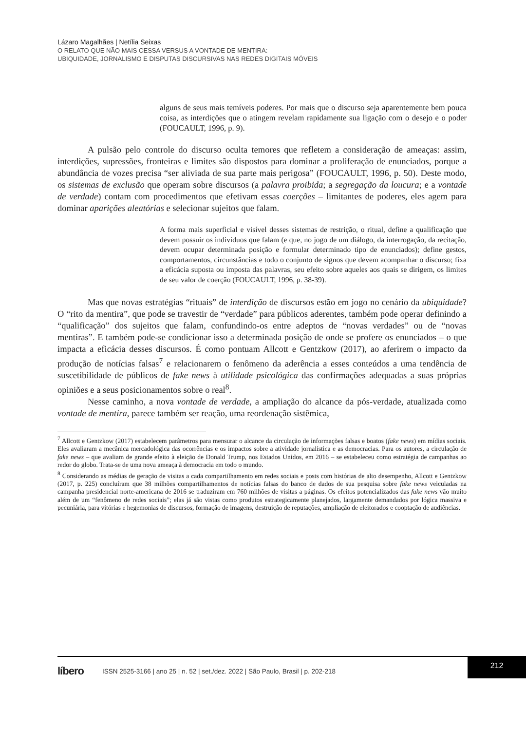Lázaro Magalhães | Netília Seixas
O RELATO QUE NÃO MAIS CESSA VERSUS A VONTADE DE MENTIRA:
UBIQUIDADE, JORNALISMO E DISPUTAS DISCURSIVAS NAS REDES DIGITAIS MÓVEIS
alguns de seus mais temíveis poderes. Por mais que o discurso seja aparentemente bem pouca coisa, as interdições que o atingem revelam rapidamente sua ligação com o desejo e o poder (FOUCAULT, 1996, p. 9).
A pulsão pelo controle do discurso oculta temores que refletem a consideração de ameaças: assim, interdições, supressões, fronteiras e limites são dispostos para dominar a proliferação de enunciados, porque a abundância de vozes precisa “ser aliviada de sua parte mais perigosa” (FOUCAULT, 1996, p. 50). Deste modo, os sistemas de exclusão que operam sobre discursos (a palavra proibida; a segregação da loucura; e a vontade de verdade) contam com procedimentos que efetivam essas coerções – limitantes de poderes, eles agem para dominar aparições aleatórias e selecionar sujeitos que falam.
A forma mais superficial e visível desses sistemas de restrição, o ritual, define a qualificação que devem possuir os indivíduos que falam (e que, no jogo de um diálogo, da interrogação, da recitação, devem ocupar determinada posição e formular determinado tipo de enunciados); define gestos, comportamentos, circunstâncias e todo o conjunto de signos que devem acompanhar o discurso; fixa a eficácia suposta ou imposta das palavras, seu efeito sobre aqueles aos quais se dirigem, os limites de seu valor de coerção (FOUCAULT, 1996, p. 38-39).
Mas que novas estratégias “rituais” de interdição de discursos estão em jogo no cenário da ubiquidade? O “rito da mentira”, que pode se travestir de “verdade” para públicos aderentes, também pode operar definindo a “qualificação” dos sujeitos que falam, confundindo-os entre adeptos de “novas verdades” ou de “novas mentiras”. E também pode-se condicionar isso a determinada posição de onde se profere os enunciados – o que impacta a eficácia desses discursos. É como pontuam Allcott e Gentzkow (2017), ao aferirem o impacto da produção de notícias falsas<sup>7</sup> e relacionarem o fenômeno da aderência a esses conteúdos a uma tendência de suscetibilidade de públicos de fake news à utilidade psicológica das confirmações adequadas a suas próprias opiniões e a seus posicionamentos sobre o real<sup>8</sup>.
Nesse caminho, a nova vontade de verdade, a ampliação do alcance da pós-verdade, atualizada como vontade de mentira, parece também ser reação, uma reordenação sistêmica,
<sup>7</sup> Allcott e Gentzkow (2017) estabelecem parâmetros para mensurar o alcance da circulação de informações falsas e boatos (fake news) em mídias sociais. Eles avaliaram a mecânica mercadológica das ocorrências e os impactos sobre a atividade jornalística e as democracias. Para os autores, a circulação de fake news – que avaliam de grande efeito à eleição de Donald Trump, nos Estados Unidos, em 2016 – se estabeleceu como estratégia de campanhas ao redor do globo. Trata-se de uma nova ameaça à democracia em todo o mundo.
<sup>8</sup> Considerando as médias de geração de visitas a cada compartilhamento em redes sociais e posts com histórias de alto desempenho, Allcott e Gentzkow (2017, p. 225) concluíram que 38 milhões compartilhamentos de notícias falsas do banco de dados de sua pesquisa sobre fake news veiculadas na campanha presidencial norte-americana de 2016 se traduziram em 760 milhões de visitas a páginas. Os efeitos potencializados das fake news vão muito além de um “fenômeno de redes sociais”; elas já são vistas como produtos estrategicamente planejados, largamente demandados por lógica massiva e pecuniária, para vitórias e hegemonias de discursos, formação de imagens, destruição de reputações, ampliação de eleitorados e cooptação de audiências.
líbero ISSN 2525-3166 | ano 25 | n. 52 | set./dez. 2022 | São Paulo, Brasil | p. 202-218
212